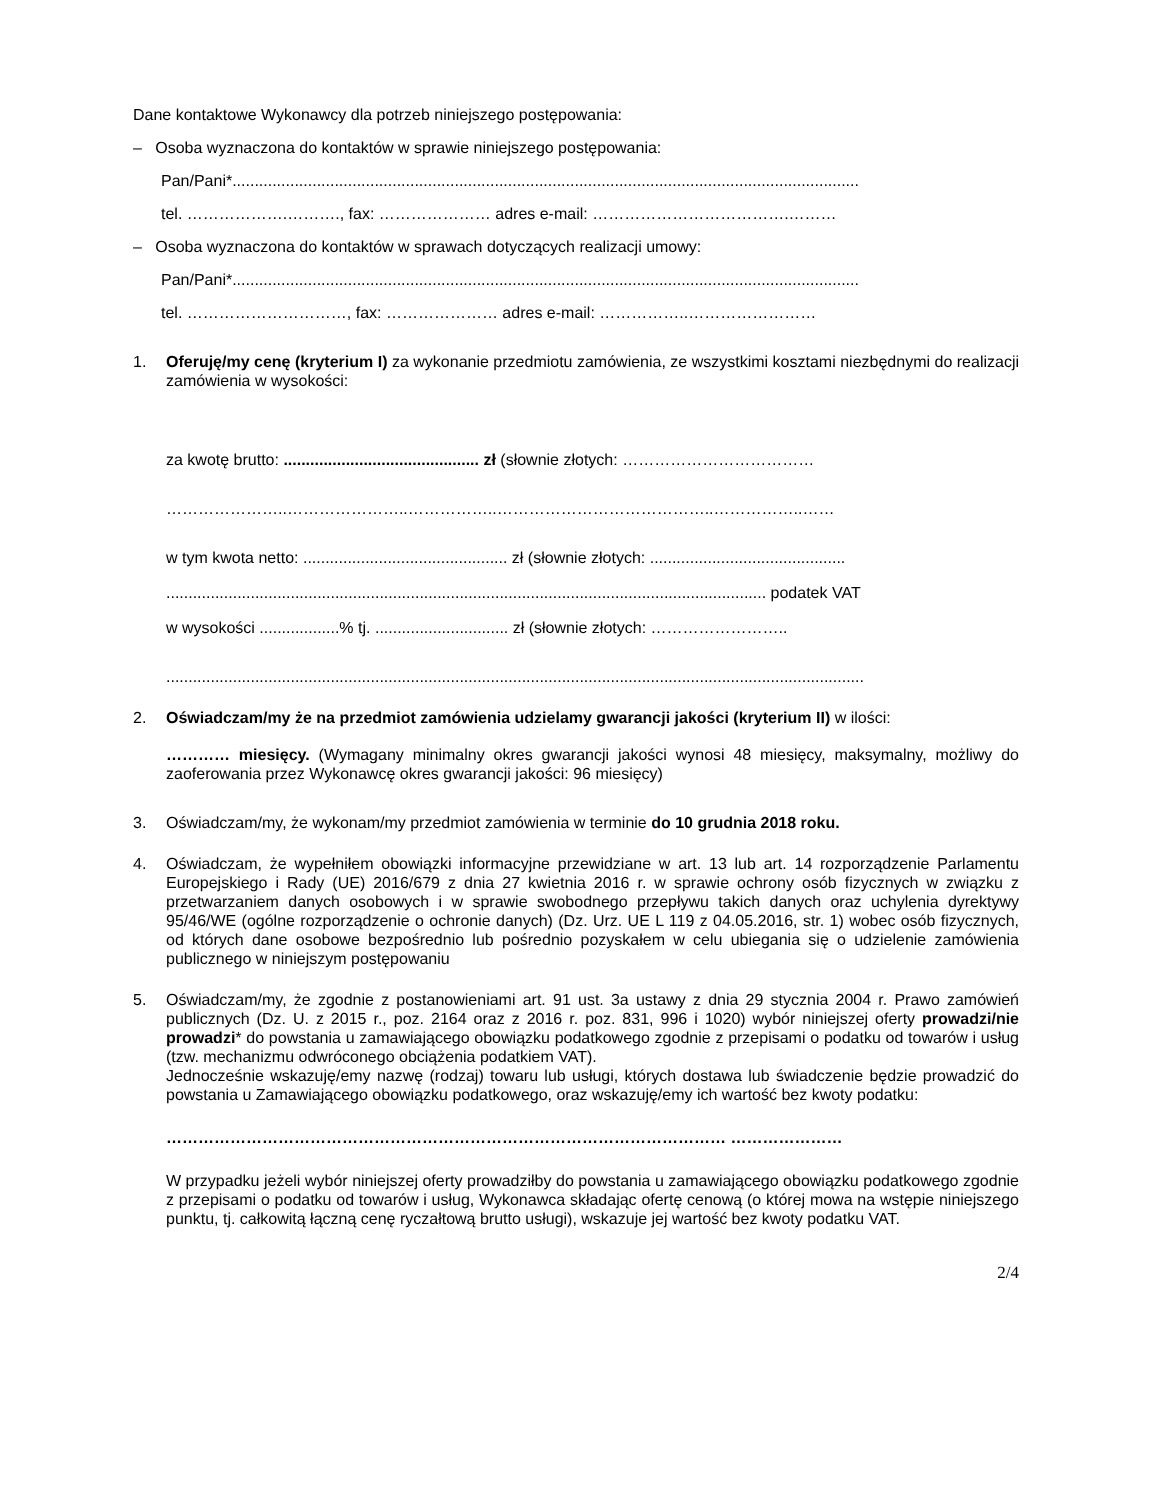Dane kontaktowe Wykonawcy dla potrzeb niniejszego postępowania:
– Osoba wyznaczona do kontaktów w sprawie niniejszego postępowania:
Pan/Pani*.............................................................................................................................................
tel. ……………….………., fax: ………………… adres e-mail: ……………………………….………
– Osoba wyznaczona do kontaktów w sprawach dotyczących realizacji umowy:
Pan/Pani*.............................................................................................................................................
tel. …………………………, fax: ………………… adres e-mail: ……………..……………………
1. Oferuję/my cenę (kryterium I) za wykonanie przedmiotu zamówienia, ze wszystkimi kosztami niezbędnymi do realizacji zamówienia w wysokości:
za kwotę brutto: ............................................ zł (słownie złotych: ………………………………
…………………..…………………..……………..…………………………………..……………..……
w tym kwota netto: .............................................. zł (słownie złotych: ............................................
....................................................................................................................................... podatek VAT
w wysokości ..................% tj. .............................. zł (słownie złotych: ……………………..
.............................................................................................................................................................
2. Oświadczam/my że na przedmiot zamówienia udzielamy gwarancji jakości (kryterium II) w ilości:
………… miesięcy. (Wymagany minimalny okres gwarancji jakości wynosi 48 miesięcy, maksymalny, możliwy do zaoferowania przez Wykonawcę okres gwarancji jakości: 96 miesięcy)
3. Oświadczam/my, że wykonam/my przedmiot zamówienia w terminie do 10 grudnia 2018 roku.
4. Oświadczam, że wypełniłem obowiązki informacyjne przewidziane w art. 13 lub art. 14 rozporządzenie Parlamentu Europejskiego i Rady (UE) 2016/679 z dnia 27 kwietnia 2016 r. w sprawie ochrony osób fizycznych w związku z przetwarzaniem danych osobowych i w sprawie swobodnego przepływu takich danych oraz uchylenia dyrektywy 95/46/WE (ogólne rozporządzenie o ochronie danych) (Dz. Urz. UE L 119 z 04.05.2016, str. 1) wobec osób fizycznych, od których dane osobowe bezpośrednio lub pośrednio pozyskałem w celu ubiegania się o udzielenie zamówienia publicznego w niniejszym postępowaniu
5. Oświadczam/my, że zgodnie z postanowieniami art. 91 ust. 3a ustawy z dnia 29 stycznia 2004 r. Prawo zamówień publicznych (Dz. U. z 2015 r., poz. 2164 oraz z 2016 r. poz. 831, 996 i 1020) wybór niniejszej oferty prowadzi/nie prowadzi* do powstania u zamawiającego obowiązku podatkowego zgodnie z przepisami o podatku od towarów i usług (tzw. mechanizmu odwróconego obciążenia podatkiem VAT).
Jednocześnie wskazuję/emy nazwę (rodzaj) towaru lub usługi, których dostawa lub świadczenie będzie prowadzić do powstania u Zamawiającego obowiązku podatkowego, oraz wskazuję/emy ich wartość bez kwoty podatku:
…………………………………………………………………………………………… …………………
W przypadku jeżeli wybór niniejszej oferty prowadziłby do powstania u zamawiającego obowiązku podatkowego zgodnie z przepisami o podatku od towarów i usług, Wykonawca składając ofertę cenową (o której mowa na wstępie niniejszego punktu, tj. całkowitą łączną cenę ryczałtową brutto usługi), wskazuje jej wartość bez kwoty podatku VAT.
2/4